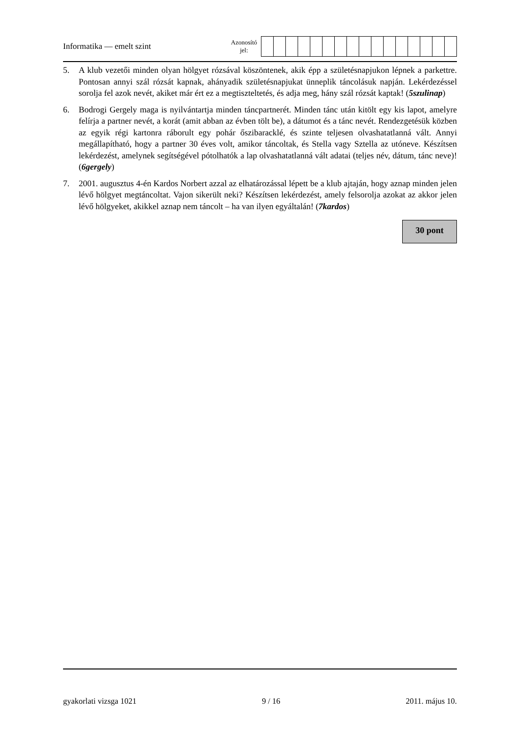Informatika — emelt szint
Azonosító
jel:
5. A klub vezetői minden olyan hölgyet rózsával köszöntenek, akik épp a születésnapjukon lépnek a parkettre. Pontosan annyi szál rózsát kapnak, ahányadik születésnapjukat ünneplik táncolásuk napján. Lekérdezéssel sorolja fel azok nevét, akiket már ért ez a megtiszteltetés, és adja meg, hány szál rózsát kaptak! (5szulinap)
6. Bodrogi Gergely maga is nyilvántartja minden táncpartnerét. Minden tánc után kitölt egy kis lapot, amelyre felírja a partner nevét, a korát (amit abban az évben tölt be), a dátumot és a tánc nevét. Rendezgetésük közben az egyik régi kartonra ráborult egy pohár őszibaracklé, és szinte teljesen olvashatatlanná vált. Annyi megállapítható, hogy a partner 30 éves volt, amikor táncoltak, és Stella vagy Sztella az utóneve. Készítsen lekérdezést, amelynek segítségével pótolhatók a lap olvashatatlanná vált adatai (teljes név, dátum, tánc neve)! (6gergely)
7. 2001. augusztus 4-én Kardos Norbert azzal az elhatározással lépett be a klub ajtaján, hogy aznap minden jelen lévő hölgyet megtáncoltat. Vajon sikerült neki? Készítsen lekérdezést, amely felsorolja azokat az akkor jelen lévő hölgyeket, akikkel aznap nem táncolt – ha van ilyen egyáltalán! (7kardos)
30 pont
gyakorlati vizsga 1021 9 / 16 2011. május 10.